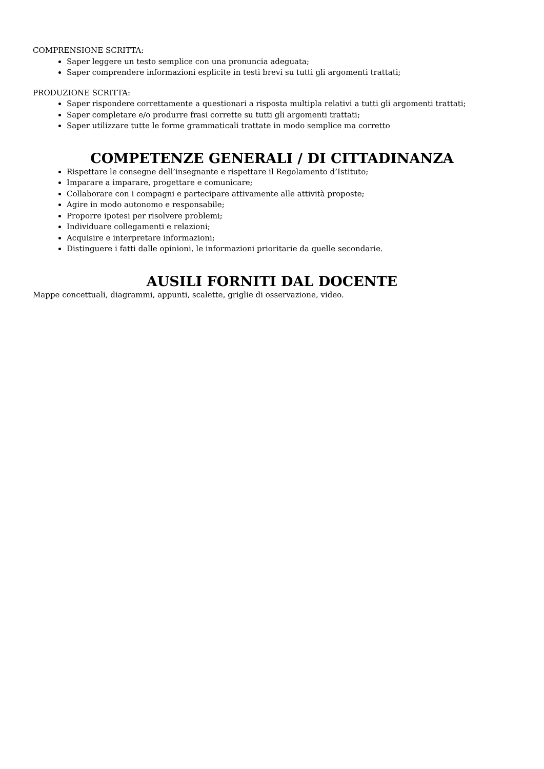COMPRENSIONE SCRITTA:
Saper leggere un testo semplice con una pronuncia adeguata;
Saper comprendere informazioni esplicite in testi brevi su tutti gli argomenti trattati;
PRODUZIONE SCRITTA:
Saper rispondere correttamente a questionari a risposta multipla relativi a tutti gli argomenti trattati;
Saper completare e/o produrre frasi corrette su tutti gli argomenti trattati;
Saper utilizzare tutte le forme grammaticali trattate in modo semplice ma corretto
COMPETENZE GENERALI / DI CITTADINANZA
Rispettare le consegne dell’insegnante e rispettare il Regolamento d’Istituto;
Imparare a imparare, progettare e comunicare;
Collaborare con i compagni e partecipare attivamente alle attività proposte;
Agire in modo autonomo e responsabile;
Proporre ipotesi per risolvere problemi;
Individuare collegamenti e relazioni;
Acquisire e interpretare informazioni;
Distinguere i fatti dalle opinioni, le informazioni prioritarie da quelle secondarie.
AUSILI FORNITI DAL DOCENTE
Mappe concettuali, diagrammi, appunti, scalette, griglie di osservazione, video.